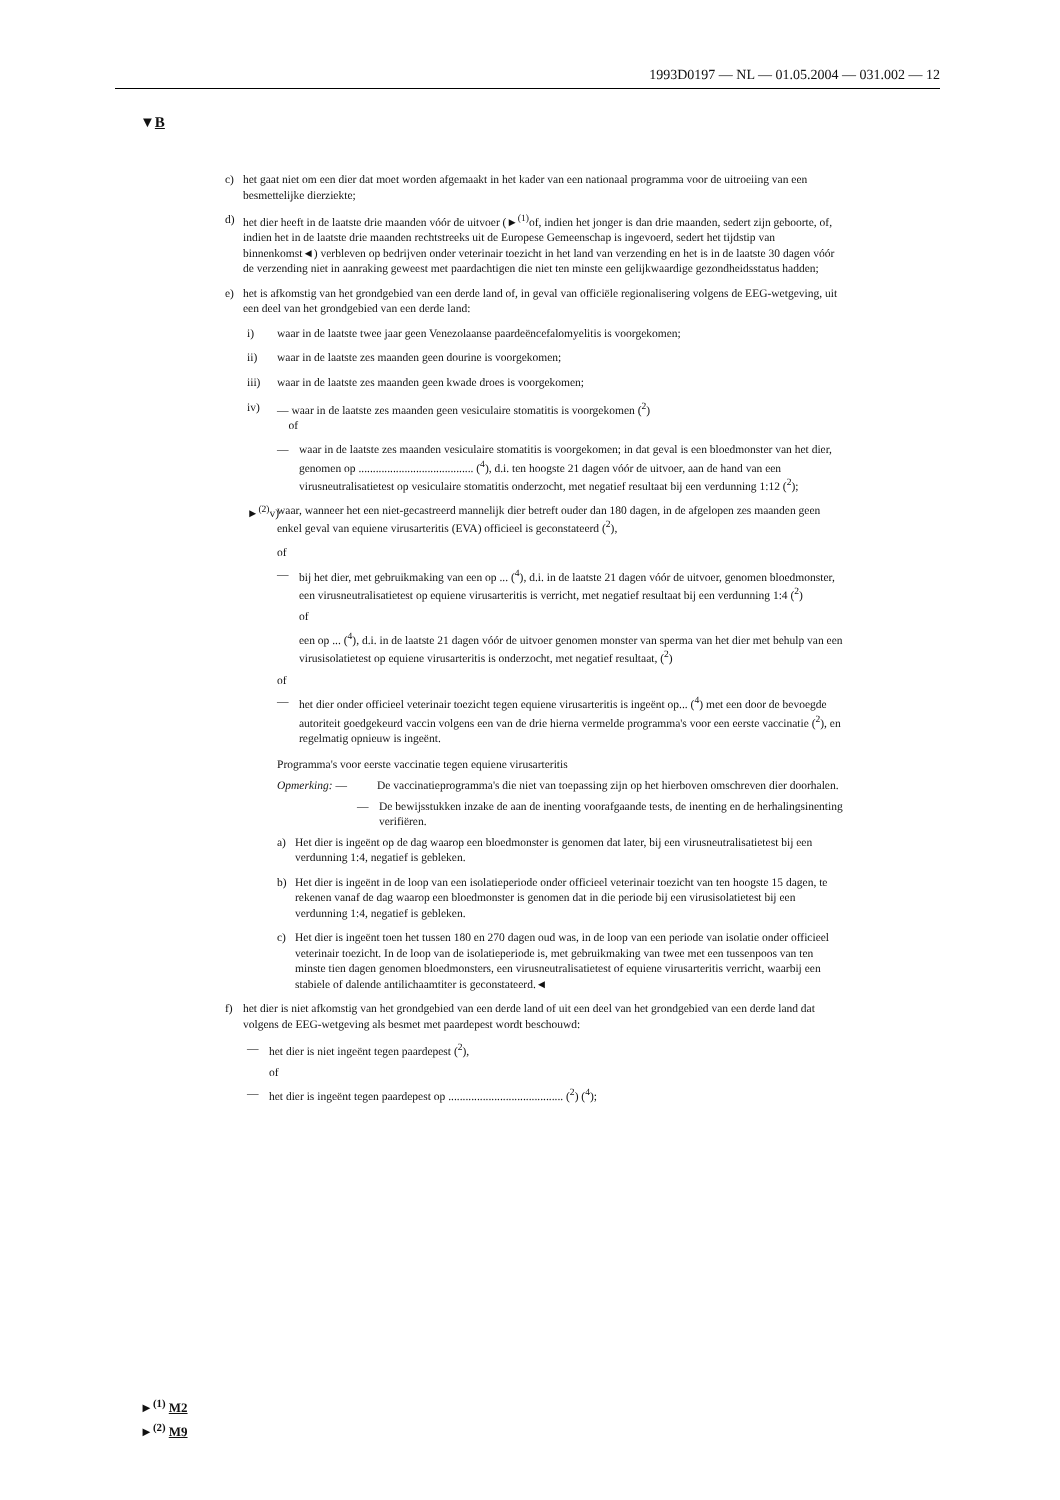1993D0197 — NL — 01.05.2004 — 031.002 — 12
▼B
c) het gaat niet om een dier dat moet worden afgemaakt in het kader van een nationaal programma voor de uitroeiing van een besmettelijke dierziekte;
d) het dier heeft in de laatste drie maanden vóór de uitvoer (►<sup>(1)</sup>of, indien het jonger is dan drie maanden, sedert zijn geboorte, of, indien het in de laatste drie maanden rechtstreeks uit de Europese Gemeenschap is ingevoerd, sedert het tijdstip van binnenkomst◄) verbleven op bedrijven onder veterinair toezicht in het land van verzending en het is in de laatste 30 dagen vóór de verzending niet in aanraking geweest met paardachtigen die niet ten minste een gelijkwaardige gezondheidsstatus hadden;
e) het is afkomstig van het grondgebied van een derde land of, in geval van officiële regionalisering volgens de EEG-wetgeving, uit een deel van het grondgebied van een derde land:
i) waar in de laatste twee jaar geen Venezolaanse paardeëncefalomyelitis is voorgekomen;
ii) waar in de laatste zes maanden geen dourine is voorgekomen;
iii) waar in de laatste zes maanden geen kwade droes is voorgekomen;
iv) — waar in de laatste zes maanden geen vesiculaire stomatitis is voorgekomen (<sup>2</sup>)
of
— waar in de laatste zes maanden vesiculaire stomatitis is voorgekomen; in dat geval is een bloedmonster van het dier, genomen op ........................................ (<sup>4</sup>), d.i. ten hoogste 21 dagen vóór de uitvoer, aan de hand van een virusneutralisatietest op vesiculaire stomatitis onderzocht, met negatief resultaat bij een verdunning 1:12 (<sup>2</sup>);
►<sup>(2)</sup>v) waar, wanneer het een niet-gecastreerd mannelijk dier betreft ouder dan 180 dagen, in de afgelopen zes maanden geen enkel geval van equiene virusarteritis (EVA) officieel is geconstateerd (<sup>2</sup>),
of
— bij het dier, met gebruikmaking van een op ... (<sup>4</sup>), d.i. in de laatste 21 dagen vóór de uitvoer, genomen bloedmonster, een virusneutralisatietest op equiene virusarteritis is verricht, met negatief resultaat bij een verdunning 1:4 (<sup>2</sup>)
of
een op ... (<sup>4</sup>), d.i. in de laatste 21 dagen vóór de uitvoer genomen monster van sperma van het dier met behulp van een virusisolatietest op equiene virusarteritis is onderzocht, met negatief resultaat, (<sup>2</sup>)
of
— het dier onder officieel veterinair toezicht tegen equiene virusarteritis is ingeënt op... (<sup>4</sup>) met een door de bevoegde autoriteit goedgekeurd vaccin volgens een van de drie hierna vermelde programma's voor een eerste vaccinatie (<sup>2</sup>), en regelmatig opnieuw is ingeënt.
Programma's voor eerste vaccinatie tegen equiene virusarteritis
Opmerking: — De vaccinatieprogramma's die niet van toepassing zijn op het hierboven omschreven dier doorhalen.
— De bewijsstukken inzake de aan de inenting voorafgaande tests, de inenting en de herhalingsinenting verifiëren.
a) Het dier is ingeënt op de dag waarop een bloedmonster is genomen dat later, bij een virusneutralisatietest bij een verdunning 1:4, negatief is gebleken.
b) Het dier is ingeënt in de loop van een isolatieperiode onder officieel veterinair toezicht van ten hoogste 15 dagen, te rekenen vanaf de dag waarop een bloedmonster is genomen dat in die periode bij een virusisolatietest bij een verdunning 1:4, negatief is gebleken.
c) Het dier is ingeënt toen het tussen 180 en 270 dagen oud was, in de loop van een periode van isolatie onder officieel veterinair toezicht. In de loop van de isolatieperiode is, met gebruikmaking van twee met een tussenpoos van ten minste tien dagen genomen bloedmonsters, een virusneutralisatietest of equiene virusarteritis verricht, waarbij een stabiele of dalende antilichaamtiter is geconstateerd.◄
f) het dier is niet afkomstig van het grondgebied van een derde land of uit een deel van het grondgebied van een derde land dat volgens de EEG-wetgeving als besmet met paardepest wordt beschouwd:
— het dier is niet ingeënt tegen paardepest (<sup>2</sup>),
of
— het dier is ingeënt tegen paardepest op ........................................ (<sup>2</sup>) (<sup>4</sup>);
►<sup>(1)</sup> M2
►<sup>(2)</sup> M9